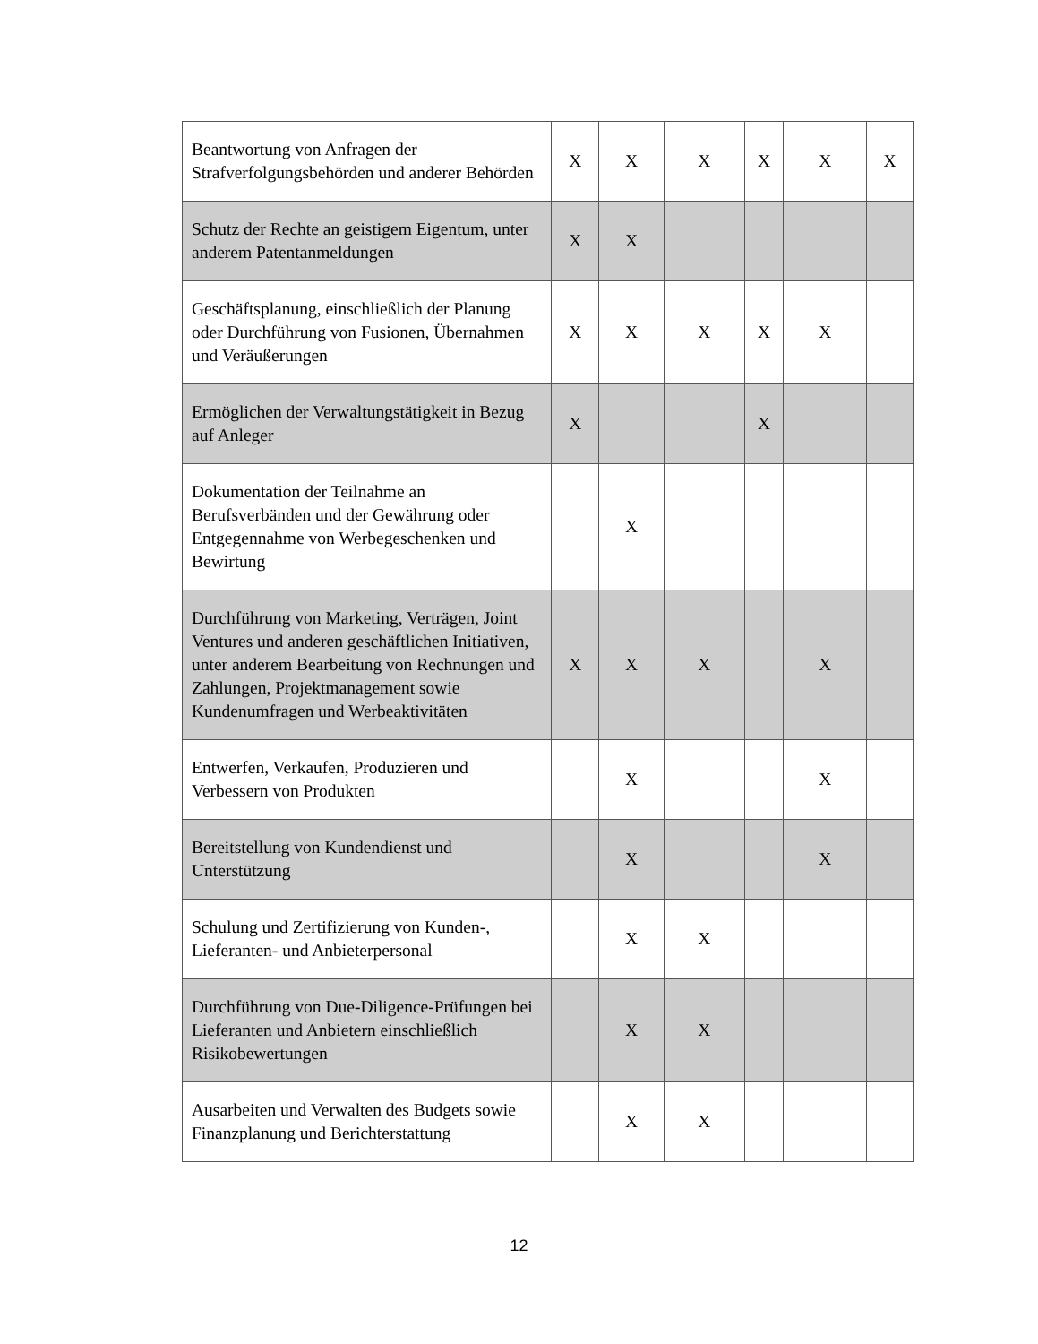| Beantwortung von Anfragen der Strafverfolgungsbehörden und anderer Behörden | X | X | X | X | X | X |
| Schutz der Rechte an geistigem Eigentum, unter anderem Patentanmeldungen | X | X | | | | |
| Geschäftsplanung, einschließlich der Planung oder Durchführung von Fusionen, Übernahmen und Veräußerungen | X | X | X | X | X | |
| Ermöglichen der Verwaltungstätigkeit in Bezug auf Anleger | X | | | X | | |
| Dokumentation der Teilnahme an Berufsverbänden und der Gewährung oder Entgegennahme von Werbegeschenken und Bewirtung | | X | | | | |
| Durchführung von Marketing, Verträgen, Joint Ventures und anderen geschäftlichen Initiativen, unter anderem Bearbeitung von Rechnungen und Zahlungen, Projektmanagement sowie Kundenumfragen und Werbeaktivitäten | X | X | X | | X | |
| Entwerfen, Verkaufen, Produzieren und Verbessern von Produkten | | X | | | X | |
| Bereitstellung von Kundendienst und Unterstützung | | X | | | X | |
| Schulung und Zertifizierung von Kunden-, Lieferanten- und Anbieterpersonal | | X | X | | | |
| Durchführung von Due-Diligence-Prüfungen bei Lieferanten und Anbietern einschließlich Risikobewertungen | | X | X | | | |
| Ausarbeiten und Verwalten des Budgets sowie Finanzplanung und Berichterstattung | | X | X | | | |
12